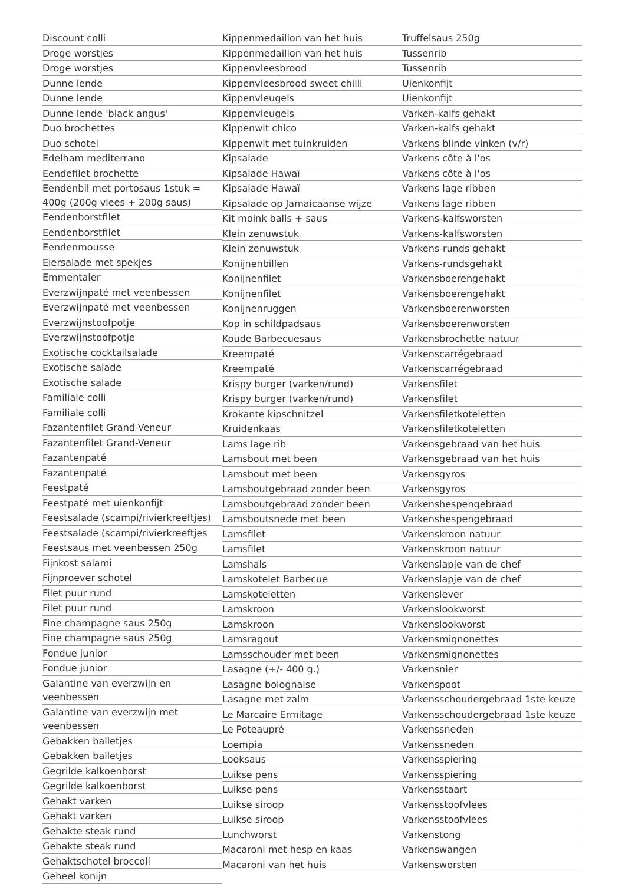Discount colli
Droge worstjes
Droge worstjes
Dunne lende
Dunne lende
Dunne lende 'black angus'
Duo brochettes
Duo schotel
Edelham mediterrano
Eendefilet brochette
Eendenbil met portosaus 1stuk = 400g (200g vlees + 200g saus)
Eendenborstfilet
Eendenborstfilet
Eendenmousse
Eiersalade met spekjes
Emmentaler
Everzwijnpaté met veenbessen
Everzwijnpaté met veenbessen
Everzwijnstoofpotje
Everzwijnstoofpotje
Exotische cocktailsalade
Exotische salade
Exotische salade
Familiale colli
Familiale colli
Fazantenfilet Grand-Veneur
Fazantenfilet Grand-Veneur
Fazantenpaté
Fazantenpaté
Feestpaté
Feestpaté met uienkonfijt
Feestsalade (scampi/rivierkreeftjes)
Feestsalade (scampi/rivierkreeftjes
Feestsaus met veenbessen 250g
Fijnkost salami
Fijnproever schotel
Filet puur rund
Filet puur rund
Fine champagne saus 250g
Fine champagne saus 250g
Fondue junior
Fondue junior
Galantine van everzwijn en veenbessen
Galantine van everzwijn met veenbessen
Gebakken balletjes
Gebakken balletjes
Gegrilde kalkoenborst
Gegrilde kalkoenborst
Gehakt varken
Gehakt varken
Gehakte steak rund
Gehakte steak rund
Gehaktschotel broccoli
Geheel konijn
Kippenmedaillon van het huis
Kippenmedaillon van het huis
Kippenvleesbrood
Kippenvleesbrood sweet chilli
Kippenvleugels
Kippenvleugels
Kippenwit chico
Kippenwit met tuinkruiden
Kipsalade
Kipsalade Hawaï
Kipsalade Hawaï
Kipsalade op Jamaicaanse wijze
Kit moink balls + saus
Klein zenuwstuk
Klein zenuwstuk
Konijnenbillen
Konijnenfilet
Konijnenfilet
Konijnenruggen
Kop in schildpadsaus
Koude Barbecuesaus
Kreempaté
Kreempaté
Krispy burger (varken/rund)
Krispy burger (varken/rund)
Krokante kipschnitzel
Kruidenkaas
Lams lage rib
Lamsbout met been
Lamsbout met been
Lamsboutgebraad zonder been
Lamsboutgebraad zonder been
Lamsboutsnede met been
Lamsfilet
Lamsfilet
Lamshals
Lamskotelet Barbecue
Lamskoteletten
Lamskroon
Lamskroon
Lamsragout
Lamsschouder met been
Lasagne (+/- 400 g.)
Lasagne bolognaise
Lasagne met zalm
Le Marcaire Ermitage
Le Poteaupré
Loempia
Looksaus
Luikse pens
Luikse pens
Luikse siroop
Luikse siroop
Lunchworst
Macaroni met hesp en kaas
Macaroni van het huis
Truffelsaus 250g
Tussenrib
Tussenrib
Uienkonfijt
Uienkonfijt
Varken-kalfs gehakt
Varken-kalfs gehakt
Varkens blinde vinken (v/r)
Varkens côte à l'os
Varkens côte à l'os
Varkens lage ribben
Varkens lage ribben
Varkens-kalfsworsten
Varkens-kalfsworsten
Varkens-runds gehakt
Varkens-rundsgehakt
Varkensboerengehakt
Varkensboerengehakt
Varkensboerenworsten
Varkensboerenworsten
Varkensbrochette natuur
Varkenscarrégebraad
Varkenscarrégebraad
Varkensfilet
Varkensfilet
Varkensfiletkoteletten
Varkensfiletkoteletten
Varkensgebraad van het huis
Varkensgebraad van het huis
Varkensgyros
Varkensgyros
Varkenshespengebraad
Varkenshespengebraad
Varkenskroon natuur
Varkenskroon natuur
Varkenslapje van de chef
Varkenslapje van de chef
Varkenslever
Varkenslookworst
Varkenslookworst
Varkensmignonettes
Varkensmignonettes
Varkensnier
Varkenspoot
Varkensschoudergebraad 1ste keuze
Varkensschoudergebraad 1ste keuze
Varkenssneden
Varkenssneden
Varkensspiering
Varkensspiering
Varkensstaart
Varkensstoofvlees
Varkensstoofvlees
Varkenstong
Varkenswangen
Varkensworsten